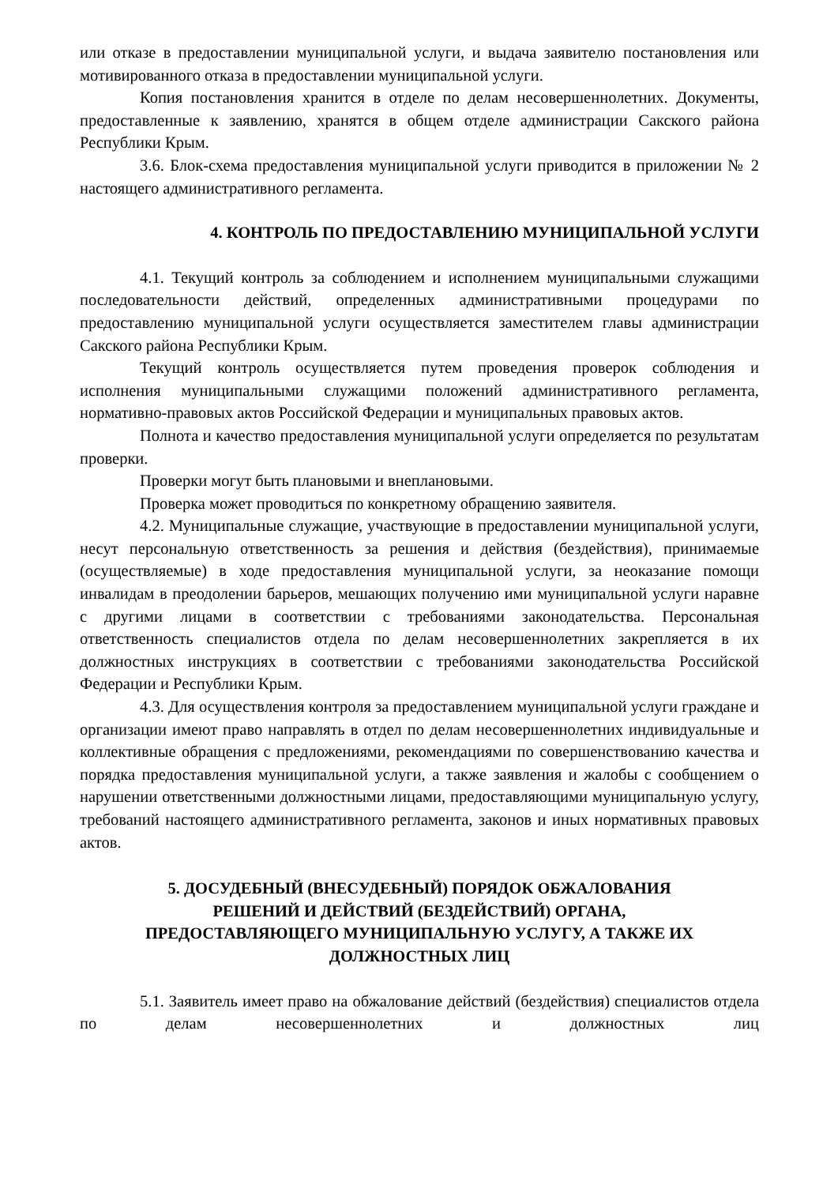или отказе в предоставлении муниципальной услуги, и выдача заявителю постановления или мотивированного отказа в предоставлении муниципальной услуги.
Копия постановления хранится в отделе по делам несовершеннолетних. Документы, предоставленные к заявлению, хранятся в общем отделе администрации Сакского района Республики Крым.
3.6. Блок-схема предоставления муниципальной услуги приводится в приложении № 2 настоящего административного регламента.
4. КОНТРОЛЬ ПО ПРЕДОСТАВЛЕНИЮ МУНИЦИПАЛЬНОЙ УСЛУГИ
4.1. Текущий контроль за соблюдением и исполнением муниципальными служащими последовательности действий, определенных административными процедурами по предоставлению муниципальной услуги осуществляется заместителем главы администрации Сакского района Республики Крым.
Текущий контроль осуществляется путем проведения проверок соблюдения и исполнения муниципальными служащими положений административного регламента, нормативно-правовых актов Российской Федерации и муниципальных правовых актов.
Полнота и качество предоставления муниципальной услуги определяется по результатам проверки.
Проверки могут быть плановыми и внеплановыми.
Проверка может проводиться по конкретному обращению заявителя.
4.2. Муниципальные служащие, участвующие в предоставлении муниципальной услуги, несут персональную ответственность за решения и действия (бездействия), принимаемые (осуществляемые) в ходе предоставления муниципальной услуги, за неоказание помощи инвалидам в преодолении барьеров, мешающих получению ими муниципальной услуги наравне с другими лицами в соответствии с требованиями законодательства. Персональная ответственность специалистов отдела по делам несовершеннолетних закрепляется в их должностных инструкциях в соответствии с требованиями законодательства Российской Федерации и Республики Крым.
4.3. Для осуществления контроля за предоставлением муниципальной услуги граждане и организации имеют право направлять в отдел по делам несовершеннолетних индивидуальные и коллективные обращения с предложениями, рекомендациями по совершенствованию качества и порядка предоставления муниципальной услуги, а также заявления и жалобы с сообщением о нарушении ответственными должностными лицами, предоставляющими муниципальную услугу, требований настоящего административного регламента, законов и иных нормативных правовых актов.
5. ДОСУДЕБНЫЙ (ВНЕСУДЕБНЫЙ) ПОРЯДОК ОБЖАЛОВАНИЯ
РЕШЕНИЙ И ДЕЙСТВИЙ (БЕЗДЕЙСТВИЙ) ОРГАНА,
ПРЕДОСТАВЛЯЮЩЕГО МУНИЦИПАЛЬНУЮ УСЛУГУ, А ТАКЖЕ ИХ
ДОЛЖНОСТНЫХ ЛИЦ
5.1. Заявитель имеет право на обжалование действий (бездействия) специалистов отдела по делам несовершеннолетних и должностных лиц